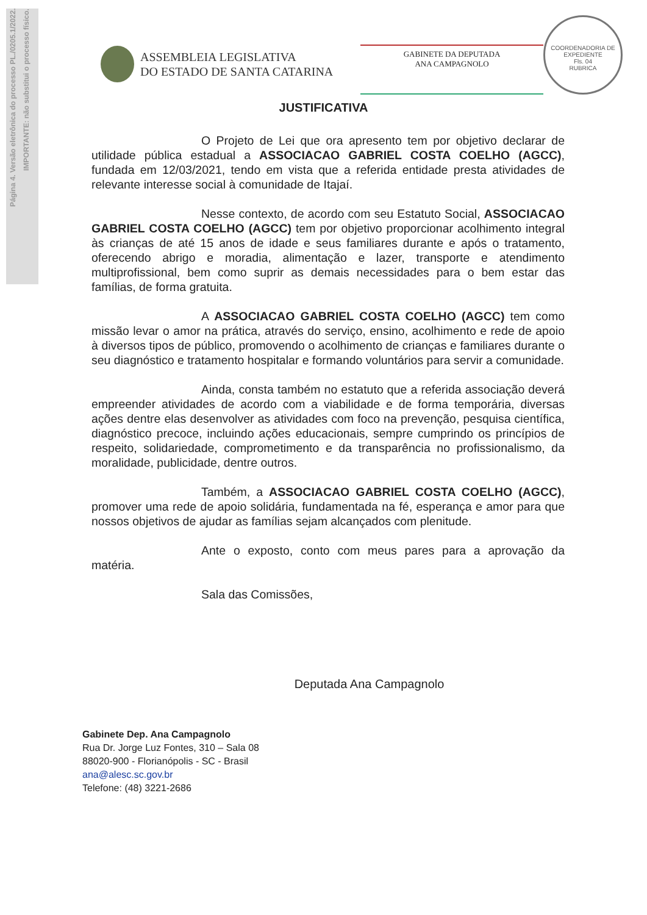Página 4. Versão eletrônica do processo PL./0205.1/2022.
IMPORTANTE: não substitui o processo físico.
ASSEMBLEIA LEGISLATIVA
DO ESTADO DE SANTA CATARINA
GABINETE DA DEPUTADA
ANA CAMPAGNOLO
COORDENADORIA DE EXPEDIENTE
Fls. 04
RUBRICA
JUSTIFICATIVA
O Projeto de Lei que ora apresento tem por objetivo declarar de utilidade pública estadual a ASSOCIACAO GABRIEL COSTA COELHO (AGCC), fundada em 12/03/2021, tendo em vista que a referida entidade presta atividades de relevante interesse social à comunidade de Itajaí.
Nesse contexto, de acordo com seu Estatuto Social, ASSOCIACAO GABRIEL COSTA COELHO (AGCC) tem por objetivo proporcionar acolhimento integral às crianças de até 15 anos de idade e seus familiares durante e após o tratamento, oferecendo abrigo e moradia, alimentação e lazer, transporte e atendimento multiprofissional, bem como suprir as demais necessidades para o bem estar das famílias, de forma gratuita.
A ASSOCIACAO GABRIEL COSTA COELHO (AGCC) tem como missão levar o amor na prática, através do serviço, ensino, acolhimento e rede de apoio à diversos tipos de público, promovendo o acolhimento de crianças e familiares durante o seu diagnóstico e tratamento hospitalar e formando voluntários para servir a comunidade.
Ainda, consta também no estatuto que a referida associação deverá empreender atividades de acordo com a viabilidade e de forma temporária, diversas ações dentre elas desenvolver as atividades com foco na prevenção, pesquisa científica, diagnóstico precoce, incluindo ações educacionais, sempre cumprindo os princípios de respeito, solidariedade, comprometimento e da transparência no profissionalismo, da moralidade, publicidade, dentre outros.
Também, a ASSOCIACAO GABRIEL COSTA COELHO (AGCC), promover uma rede de apoio solidária, fundamentada na fé, esperança e amor para que nossos objetivos de ajudar as famílias sejam alcançados com plenitude.
Ante o exposto, conto com meus pares para a aprovação da matéria.
Sala das Comissões,
Deputada Ana Campagnolo
Gabinete Dep. Ana Campagnolo
Rua Dr. Jorge Luz Fontes, 310 – Sala 08
88020-900 - Florianópolis - SC - Brasil
ana@alesc.sc.gov.br
Telefone: (48) 3221-2686